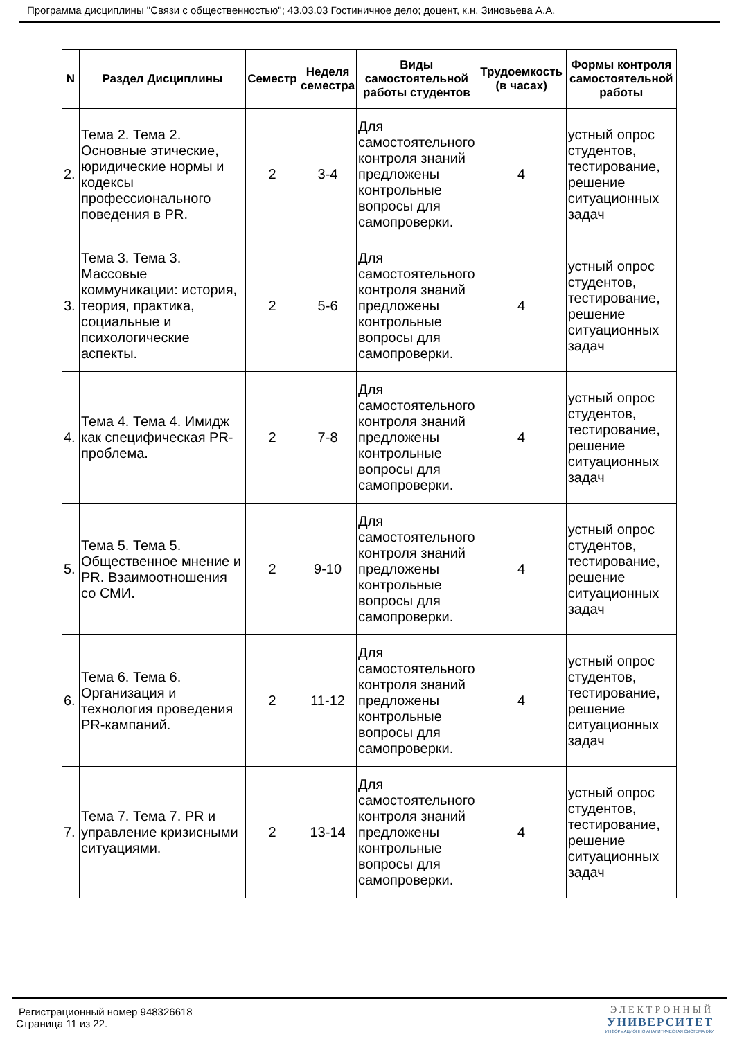Программа дисциплины "Связи с общественностью"; 43.03.03 Гостиничное дело; доцент, к.н. Зиновьева А.А.
| N | Раздел Дисциплины | Семестр | Неделя семестра | Виды самостоятельной работы студентов | Трудоемкость (в часах) | Формы контроля самостоятельной работы |
| --- | --- | --- | --- | --- | --- | --- |
| 2. | Тема 2. Тема 2. Основные этические, юридические нормы и кодексы профессионального поведения в PR. | 2 | 3-4 | Для самостоятельного контроля знаний предложены контрольные вопросы для самопроверки. | 4 | устный опрос студентов, тестирование, решение ситуационных задач |
| 3. | Тема 3. Тема 3. Массовые коммуникации: история, теория, практика, социальные и психологические аспекты. | 2 | 5-6 | Для самостоятельного контроля знаний предложены контрольные вопросы для самопроверки. | 4 | устный опрос студентов, тестирование, решение ситуационных задач |
| 4. | Тема 4. Тема 4. Имидж как специфическая PR-проблема. | 2 | 7-8 | Для самостоятельного контроля знаний предложены контрольные вопросы для самопроверки. | 4 | устный опрос студентов, тестирование, решение ситуационных задач |
| 5. | Тема 5. Тема 5. Общественное мнение и PR. Взаимоотношения со СМИ. | 2 | 9-10 | Для самостоятельного контроля знаний предложены контрольные вопросы для самопроверки. | 4 | устный опрос студентов, тестирование, решение ситуационных задач |
| 6. | Тема 6. Тема 6. Организация и технология проведения PR-кампаний. | 2 | 11-12 | Для самостоятельного контроля знаний предложены контрольные вопросы для самопроверки. | 4 | устный опрос студентов, тестирование, решение ситуационных задач |
| 7. | Тема 7. Тема 7. PR и управление кризисными ситуациями. | 2 | 13-14 | Для самостоятельного контроля знаний предложены контрольные вопросы для самопроверки. | 4 | устный опрос студентов, тестирование, решение ситуационных задач |
ЭЛЕКТРОННЫЙ
УНИВЕРСИТЕТ
ИНФОРМАЦИОННО АНАЛИТИЧЕСКАЯ СИСТЕМА КФУ
Регистрационный номер 948326618
Страница 11 из 22.